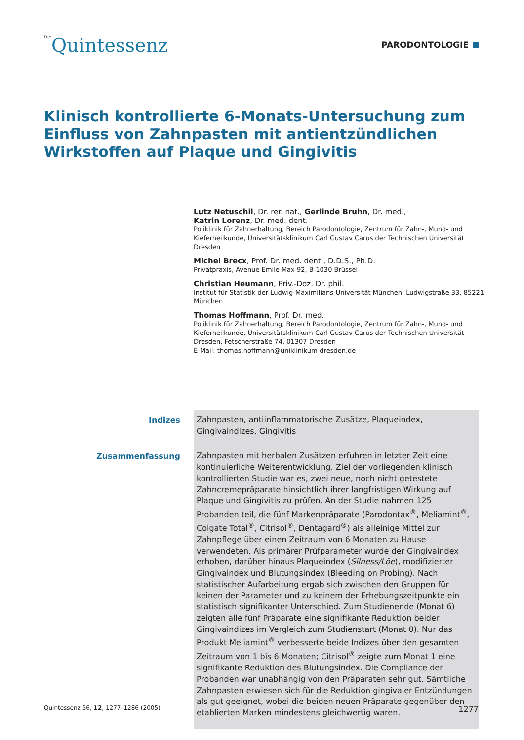Die Quintessenz
PARODONTOLOGIE
Klinisch kontrollierte 6-Monats-Untersuchung zum Einfluss von Zahnpasten mit antientzündlichen Wirkstoffen auf Plaque und Gingivitis
Lutz Netuschil, Dr. rer. nat., Gerlinde Bruhn, Dr. med.,
Katrin Lorenz, Dr. med. dent.
Poliklinik für Zahnerhaltung, Bereich Parodontologie, Zentrum für Zahn-, Mund- und Kieferheilkunde, Universitätsklinikum Carl Gustav Carus der Technischen Universität Dresden
Michel Brecx, Prof. Dr. med. dent., D.D.S., Ph.D.
Privatpraxis, Avenue Emile Max 92, B-1030 Brüssel
Christian Heumann, Priv.-Doz. Dr. phil.
Institut für Statistik der Ludwig-Maximilians-Universität München, Ludwigstraße 33, 85221 München
Thomas Hoffmann, Prof. Dr. med.
Poliklinik für Zahnerhaltung, Bereich Parodontologie, Zentrum für Zahn-, Mund- und Kieferheilkunde, Universitätsklinikum Carl Gustav Carus der Technischen Universität Dresden, Fetscherstraße 74, 01307 Dresden
E-Mail: thomas.hoffmann@uniklinikum-dresden.de
Indizes
Zahnpasten, antiinflammatorische Zusätze, Plaqueindex, Gingivaindizes, Gingivitis
Zusammenfassung
Zahnpasten mit herbalen Zusätzen erfuhren in letzter Zeit eine kontinuierliche Weiterentwicklung. Ziel der vorliegenden klinisch kontrollierten Studie war es, zwei neue, noch nicht getestete Zahncremepräparate hinsichtlich ihrer langfristigen Wirkung auf Plaque und Gingivitis zu prüfen. An der Studie nahmen 125 Probanden teil, die fünf Markenpräparate (Parodontax<sup>®</sup>, Meliamint<sup>®</sup>, Colgate Total<sup>®</sup>, Citrisol<sup>®</sup>, Dentagard<sup>®</sup>) als alleinige Mittel zur Zahnpflege über einen Zeitraum von 6 Monaten zu Hause verwendeten. Als primärer Prüfparameter wurde der Gingivaindex erhoben, darüber hinaus Plaqueindex (Silness/Löe), modifizierter Gingivaindex und Blutungsindex (Bleeding on Probing). Nach statistischer Aufarbeitung ergab sich zwischen den Gruppen für keinen der Parameter und zu keinem der Erhebungszeitpunkte ein statistisch signifikanter Unterschied. Zum Studienende (Monat 6) zeigten alle fünf Präparate eine signifikante Reduktion beider Gingivaindizes im Vergleich zum Studienstart (Monat 0). Nur das Produkt Meliamint<sup>®</sup> verbesserte beide Indizes über den gesamten Zeitraum von 1 bis 6 Monaten; Citrisol<sup>®</sup> zeigte zum Monat 1 eine signifikante Reduktion des Blutungsindex. Die Compliance der Probanden war unabhängig von den Präparaten sehr gut. Sämtliche Zahnpasten erwiesen sich für die Reduktion gingivaler Entzündungen als gut geeignet, wobei die beiden neuen Präparate gegenüber den etablierten Marken mindestens gleichwertig waren.
Quintessenz 56, 12, 1277–1286 (2005) 1277